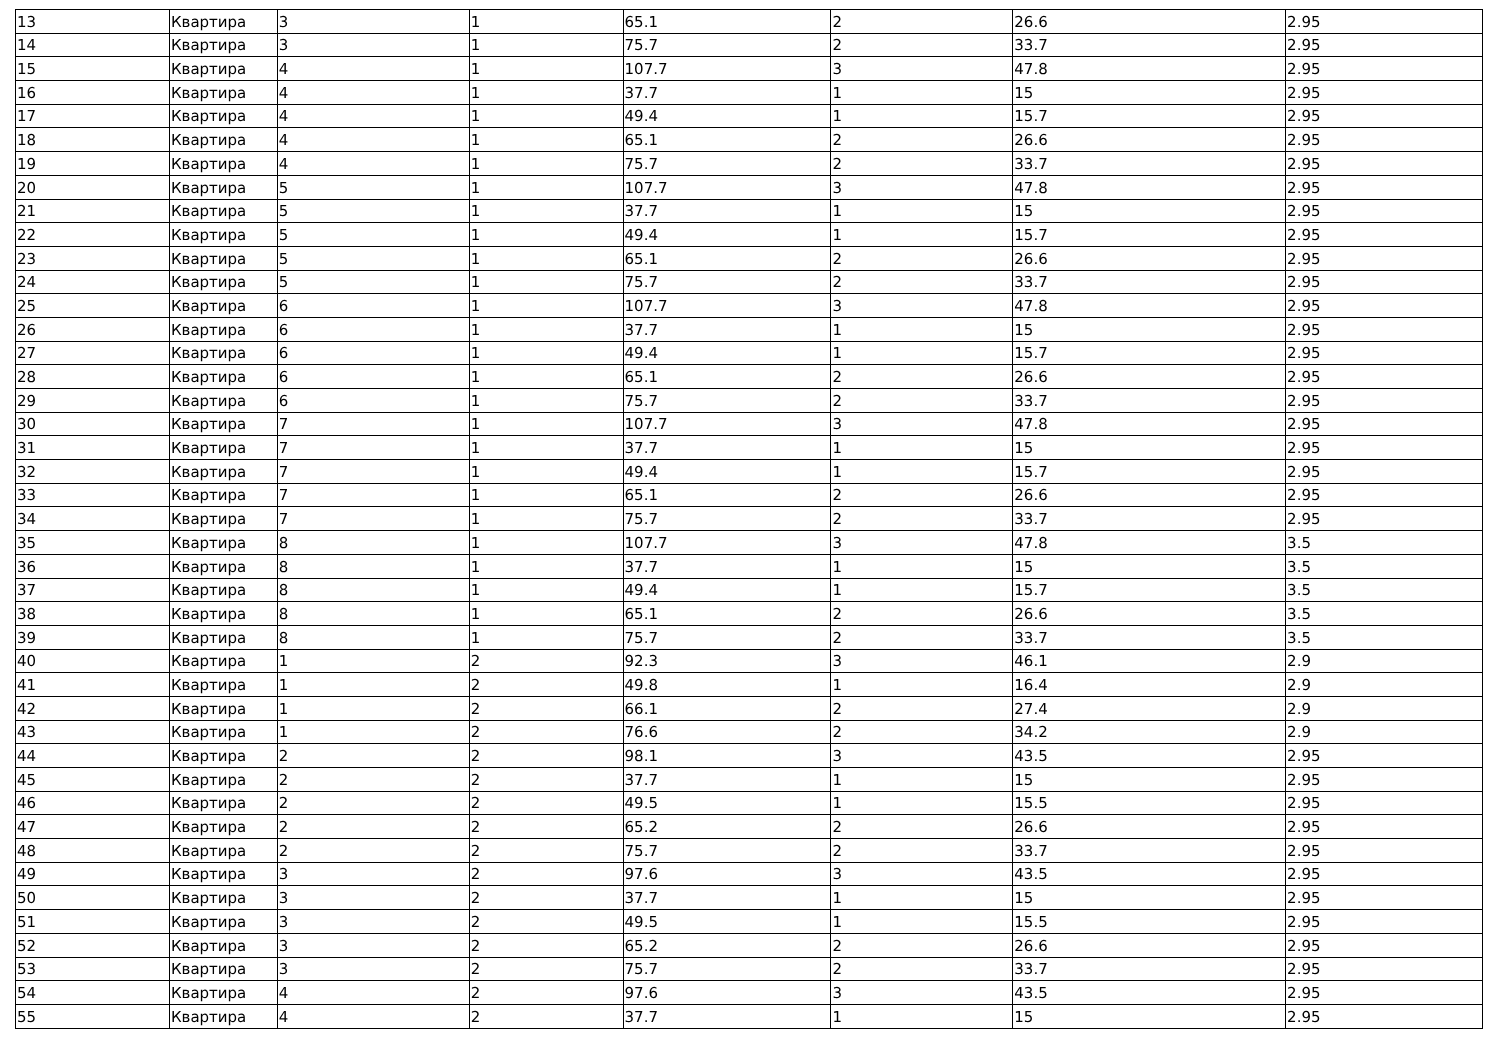| 13 | Квартира | 3 | 1 | 65.1 | 2 | 26.6 | 2.95 |
| 14 | Квартира | 3 | 1 | 75.7 | 2 | 33.7 | 2.95 |
| 15 | Квартира | 4 | 1 | 107.7 | 3 | 47.8 | 2.95 |
| 16 | Квартира | 4 | 1 | 37.7 | 1 | 15 | 2.95 |
| 17 | Квартира | 4 | 1 | 49.4 | 1 | 15.7 | 2.95 |
| 18 | Квартира | 4 | 1 | 65.1 | 2 | 26.6 | 2.95 |
| 19 | Квартира | 4 | 1 | 75.7 | 2 | 33.7 | 2.95 |
| 20 | Квартира | 5 | 1 | 107.7 | 3 | 47.8 | 2.95 |
| 21 | Квартира | 5 | 1 | 37.7 | 1 | 15 | 2.95 |
| 22 | Квартира | 5 | 1 | 49.4 | 1 | 15.7 | 2.95 |
| 23 | Квартира | 5 | 1 | 65.1 | 2 | 26.6 | 2.95 |
| 24 | Квартира | 5 | 1 | 75.7 | 2 | 33.7 | 2.95 |
| 25 | Квартира | 6 | 1 | 107.7 | 3 | 47.8 | 2.95 |
| 26 | Квартира | 6 | 1 | 37.7 | 1 | 15 | 2.95 |
| 27 | Квартира | 6 | 1 | 49.4 | 1 | 15.7 | 2.95 |
| 28 | Квартира | 6 | 1 | 65.1 | 2 | 26.6 | 2.95 |
| 29 | Квартира | 6 | 1 | 75.7 | 2 | 33.7 | 2.95 |
| 30 | Квартира | 7 | 1 | 107.7 | 3 | 47.8 | 2.95 |
| 31 | Квартира | 7 | 1 | 37.7 | 1 | 15 | 2.95 |
| 32 | Квартира | 7 | 1 | 49.4 | 1 | 15.7 | 2.95 |
| 33 | Квартира | 7 | 1 | 65.1 | 2 | 26.6 | 2.95 |
| 34 | Квартира | 7 | 1 | 75.7 | 2 | 33.7 | 2.95 |
| 35 | Квартира | 8 | 1 | 107.7 | 3 | 47.8 | 3.5 |
| 36 | Квартира | 8 | 1 | 37.7 | 1 | 15 | 3.5 |
| 37 | Квартира | 8 | 1 | 49.4 | 1 | 15.7 | 3.5 |
| 38 | Квартира | 8 | 1 | 65.1 | 2 | 26.6 | 3.5 |
| 39 | Квартира | 8 | 1 | 75.7 | 2 | 33.7 | 3.5 |
| 40 | Квартира | 1 | 2 | 92.3 | 3 | 46.1 | 2.9 |
| 41 | Квартира | 1 | 2 | 49.8 | 1 | 16.4 | 2.9 |
| 42 | Квартира | 1 | 2 | 66.1 | 2 | 27.4 | 2.9 |
| 43 | Квартира | 1 | 2 | 76.6 | 2 | 34.2 | 2.9 |
| 44 | Квартира | 2 | 2 | 98.1 | 3 | 43.5 | 2.95 |
| 45 | Квартира | 2 | 2 | 37.7 | 1 | 15 | 2.95 |
| 46 | Квартира | 2 | 2 | 49.5 | 1 | 15.5 | 2.95 |
| 47 | Квартира | 2 | 2 | 65.2 | 2 | 26.6 | 2.95 |
| 48 | Квартира | 2 | 2 | 75.7 | 2 | 33.7 | 2.95 |
| 49 | Квартира | 3 | 2 | 97.6 | 3 | 43.5 | 2.95 |
| 50 | Квартира | 3 | 2 | 37.7 | 1 | 15 | 2.95 |
| 51 | Квартира | 3 | 2 | 49.5 | 1 | 15.5 | 2.95 |
| 52 | Квартира | 3 | 2 | 65.2 | 2 | 26.6 | 2.95 |
| 53 | Квартира | 3 | 2 | 75.7 | 2 | 33.7 | 2.95 |
| 54 | Квартира | 4 | 2 | 97.6 | 3 | 43.5 | 2.95 |
| 55 | Квартира | 4 | 2 | 37.7 | 1 | 15 | 2.95 |